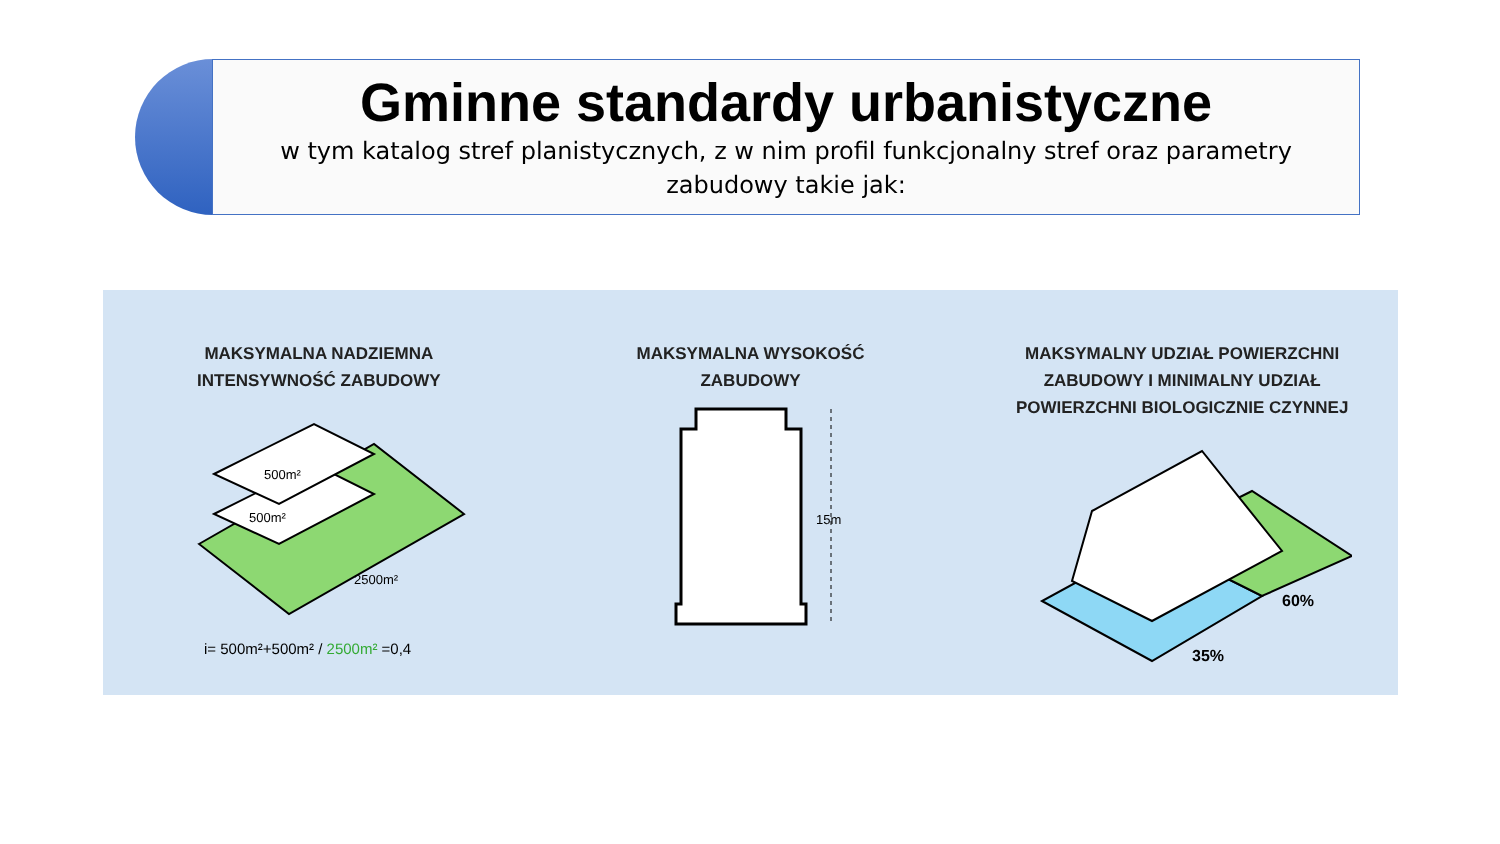Gminne standardy urbanistyczne
w tym katalog stref planistycznych, z w nim profil funkcjonalny stref oraz parametry zabudowy takie jak:
MAKSYMALNA NADZIEMNA
INTENSYWNOŚĆ ZABUDOWY
500m²
500m²
2500m²
i= 500m²+500m² / 2500m² =0,4
MAKSYMALNA WYSOKOŚĆ
ZABUDOWY
15m
MAKSYMALNY UDZIAŁ POWIERZCHNI
ZABUDOWY I MINIMALNY UDZIAŁ
POWIERZCHNI BIOLOGICZNIE CZYNNEJ
60%
35%